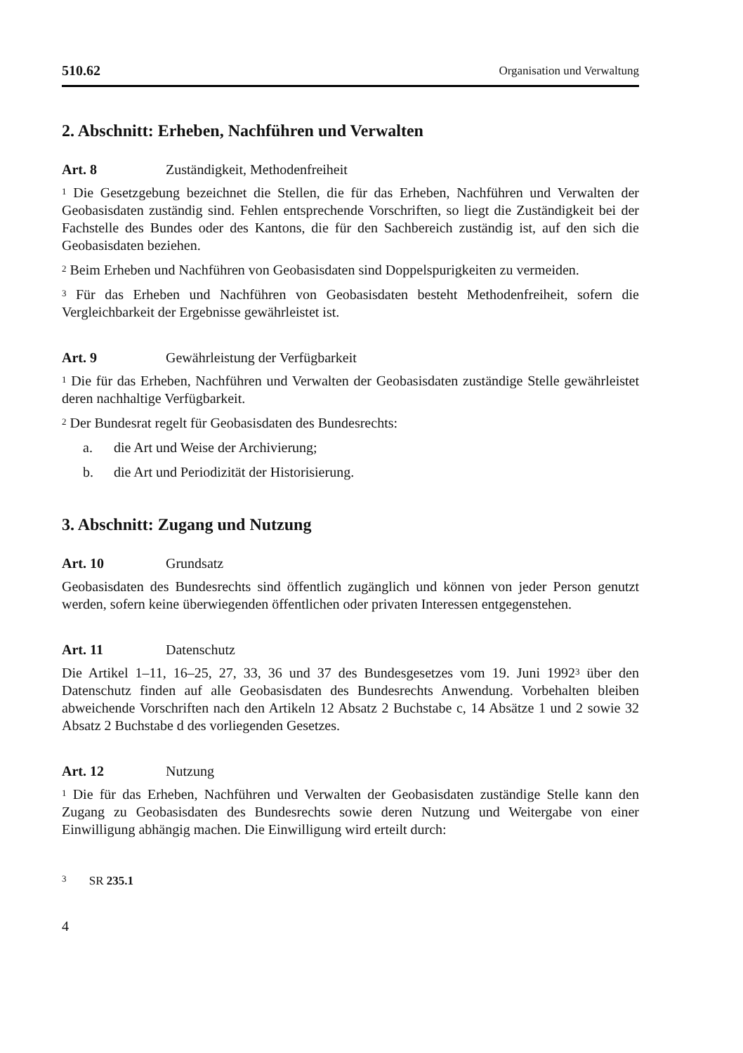510.62 Organisation und Verwaltung
2. Abschnitt: Erheben, Nachführen und Verwalten
Art. 8 Zuständigkeit, Methodenfreiheit
<sup>1</sup> Die Gesetzgebung bezeichnet die Stellen, die für das Erheben, Nachführen und Verwalten der Geobasisdaten zuständig sind. Fehlen entsprechende Vorschriften, so liegt die Zuständigkeit bei der Fachstelle des Bundes oder des Kantons, die für den Sachbereich zuständig ist, auf den sich die Geobasisdaten beziehen.
<sup>2</sup> Beim Erheben und Nachführen von Geobasisdaten sind Doppelspurigkeiten zu vermeiden.
<sup>3</sup> Für das Erheben und Nachführen von Geobasisdaten besteht Methodenfreiheit, sofern die Vergleichbarkeit der Ergebnisse gewährleistet ist.
Art. 9 Gewährleistung der Verfügbarkeit
<sup>1</sup> Die für das Erheben, Nachführen und Verwalten der Geobasisdaten zuständige Stelle gewährleistet deren nachhaltige Verfügbarkeit.
<sup>2</sup> Der Bundesrat regelt für Geobasisdaten des Bundesrechts:
a. die Art und Weise der Archivierung;
b. die Art und Periodizität der Historisierung.
3. Abschnitt: Zugang und Nutzung
Art. 10 Grundsatz
Geobasisdaten des Bundesrechts sind öffentlich zugänglich und können von jeder Person genutzt werden, sofern keine überwiegenden öffentlichen oder privaten Interessen entgegenstehen.
Art. 11 Datenschutz
Die Artikel 1–11, 16–25, 27, 33, 36 und 37 des Bundesgesetzes vom 19. Juni 1992<sup>3</sup> über den Datenschutz finden auf alle Geobasisdaten des Bundesrechts Anwendung. Vorbehalten bleiben abweichende Vorschriften nach den Artikeln 12 Absatz 2 Buchstabe c, 14 Absätze 1 und 2 sowie 32 Absatz 2 Buchstabe d des vorliegenden Gesetzes.
Art. 12 Nutzung
<sup>1</sup> Die für das Erheben, Nachführen und Verwalten der Geobasisdaten zuständige Stelle kann den Zugang zu Geobasisdaten des Bundesrechts sowie deren Nutzung und Weitergabe von einer Einwilligung abhängig machen. Die Einwilligung wird erteilt durch:
<sup>3</sup> SR 235.1
4